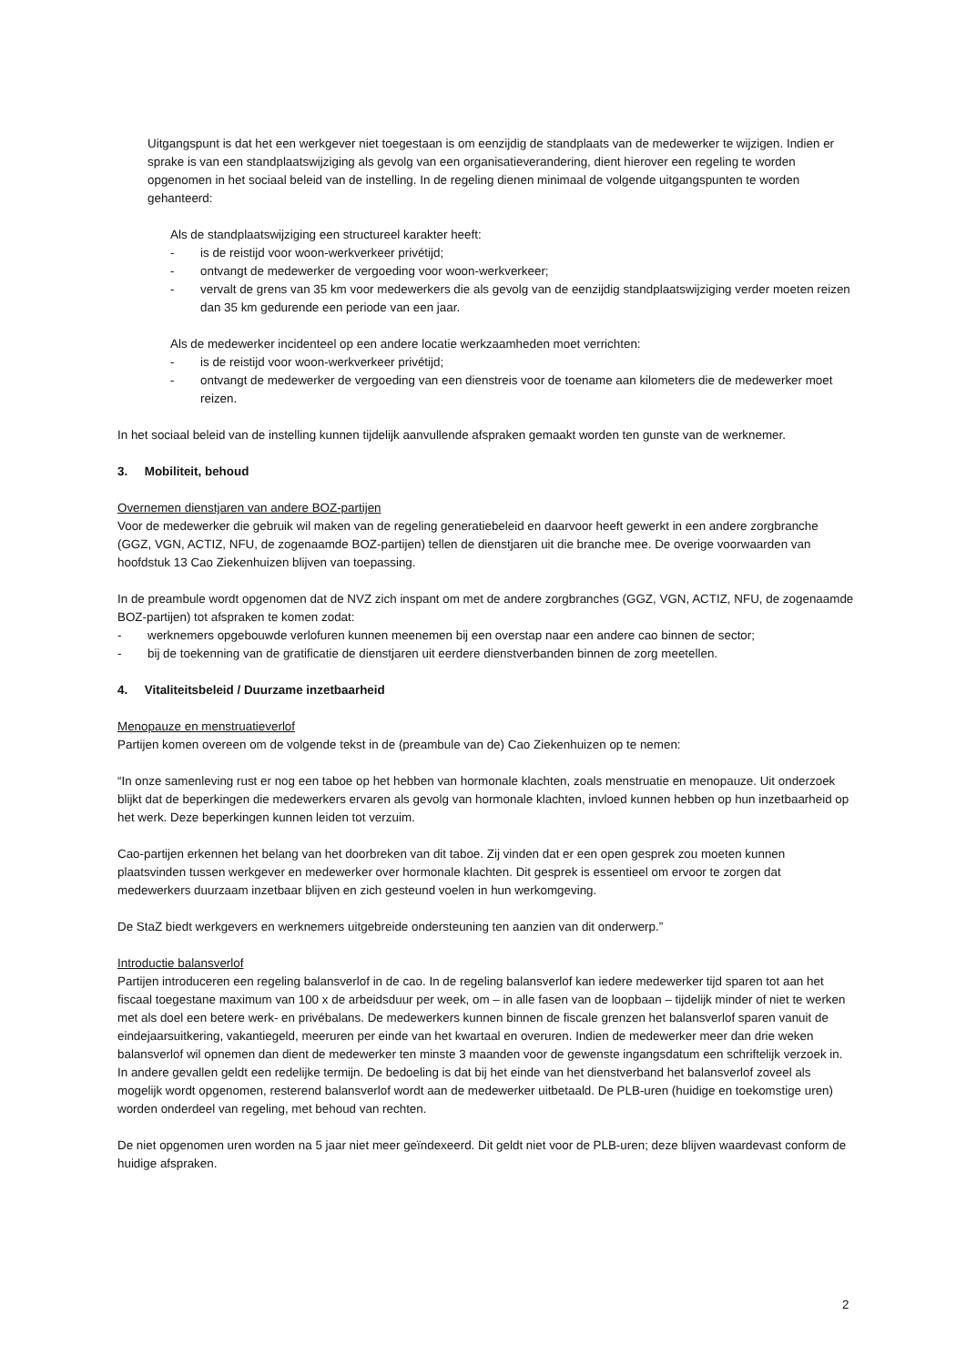Uitgangspunt is dat het een werkgever niet toegestaan is om eenzijdig de standplaats van de medewerker te wijzigen. Indien er sprake is van een standplaatswijziging als gevolg van een organisatieverandering, dient hierover een regeling te worden opgenomen in het sociaal beleid van de instelling. In de regeling dienen minimaal de volgende uitgangspunten te worden gehanteerd:
Als de standplaatswijziging een structureel karakter heeft:
- is de reistijd voor woon-werkverkeer privétijd;
- ontvangt de medewerker de vergoeding voor woon-werkverkeer;
- vervalt de grens van 35 km voor medewerkers die als gevolg van de eenzijdig standplaatswijziging verder moeten reizen dan 35 km gedurende een periode van een jaar.
Als de medewerker incidenteel op een andere locatie werkzaamheden moet verrichten:
- is de reistijd voor woon-werkverkeer privétijd;
- ontvangt de medewerker de vergoeding van een dienstreis voor de toename aan kilometers die de medewerker moet reizen.
In het sociaal beleid van de instelling kunnen tijdelijk aanvullende afspraken gemaakt worden ten gunste van de werknemer.
3. Mobiliteit, behoud
Overnemen dienstjaren van andere BOZ-partijen
Voor de medewerker die gebruik wil maken van de regeling generatiebeleid en daarvoor heeft gewerkt in een andere zorgbranche (GGZ, VGN, ACTIZ, NFU, de zogenaamde BOZ-partijen) tellen de dienstjaren uit die branche mee. De overige voorwaarden van hoofdstuk 13 Cao Ziekenhuizen blijven van toepassing.
In de preambule wordt opgenomen dat de NVZ zich inspant om met de andere zorgbranches (GGZ, VGN, ACTIZ, NFU, de zogenaamde BOZ-partijen) tot afspraken te komen zodat:
- werknemers opgebouwde verlofuren kunnen meenemen bij een overstap naar een andere cao binnen de sector;
- bij de toekenning van de gratificatie de dienstjaren uit eerdere dienstverbanden binnen de zorg meetellen.
4. Vitaliteitsbeleid / Duurzame inzetbaarheid
Menopauze en menstruatieverlof
Partijen komen overeen om de volgende tekst in de (preambule van de) Cao Ziekenhuizen op te nemen:
“In onze samenleving rust er nog een taboe op het hebben van hormonale klachten, zoals menstruatie en menopauze. Uit onderzoek blijkt dat de beperkingen die medewerkers ervaren als gevolg van hormonale klachten, invloed kunnen hebben op hun inzetbaarheid op het werk. Deze beperkingen kunnen leiden tot verzuim.
Cao-partijen erkennen het belang van het doorbreken van dit taboe. Zij vinden dat er een open gesprek zou moeten kunnen plaatsvinden tussen werkgever en medewerker over hormonale klachten. Dit gesprek is essentieel om ervoor te zorgen dat medewerkers duurzaam inzetbaar blijven en zich gesteund voelen in hun werkomgeving.
De StaZ biedt werkgevers en werknemers uitgebreide ondersteuning ten aanzien van dit onderwerp.”
Introductie balansverlof
Partijen introduceren een regeling balansverlof in de cao. In de regeling balansverlof kan iedere medewerker tijd sparen tot aan het fiscaal toegestane maximum van 100 x de arbeidsduur per week, om – in alle fasen van de loopbaan – tijdelijk minder of niet te werken met als doel een betere werk- en privébalans. De medewerkers kunnen binnen de fiscale grenzen het balansverlof sparen vanuit de eindejaarsuitkering, vakantiegeld, meeruren per einde van het kwartaal en overuren. Indien de medewerker meer dan drie weken balansverlof wil opnemen dan dient de medewerker ten minste 3 maanden voor de gewenste ingangsdatum een schriftelijk verzoek in. In andere gevallen geldt een redelijke termijn. De bedoeling is dat bij het einde van het dienstverband het balansverlof zoveel als mogelijk wordt opgenomen, resterend balansverlof wordt aan de medewerker uitbetaald. De PLB-uren (huidige en toekomstige uren) worden onderdeel van regeling, met behoud van rechten.
De niet opgenomen uren worden na 5 jaar niet meer geïndexeerd. Dit geldt niet voor de PLB-uren; deze blijven waardevast conform de huidige afspraken.
2